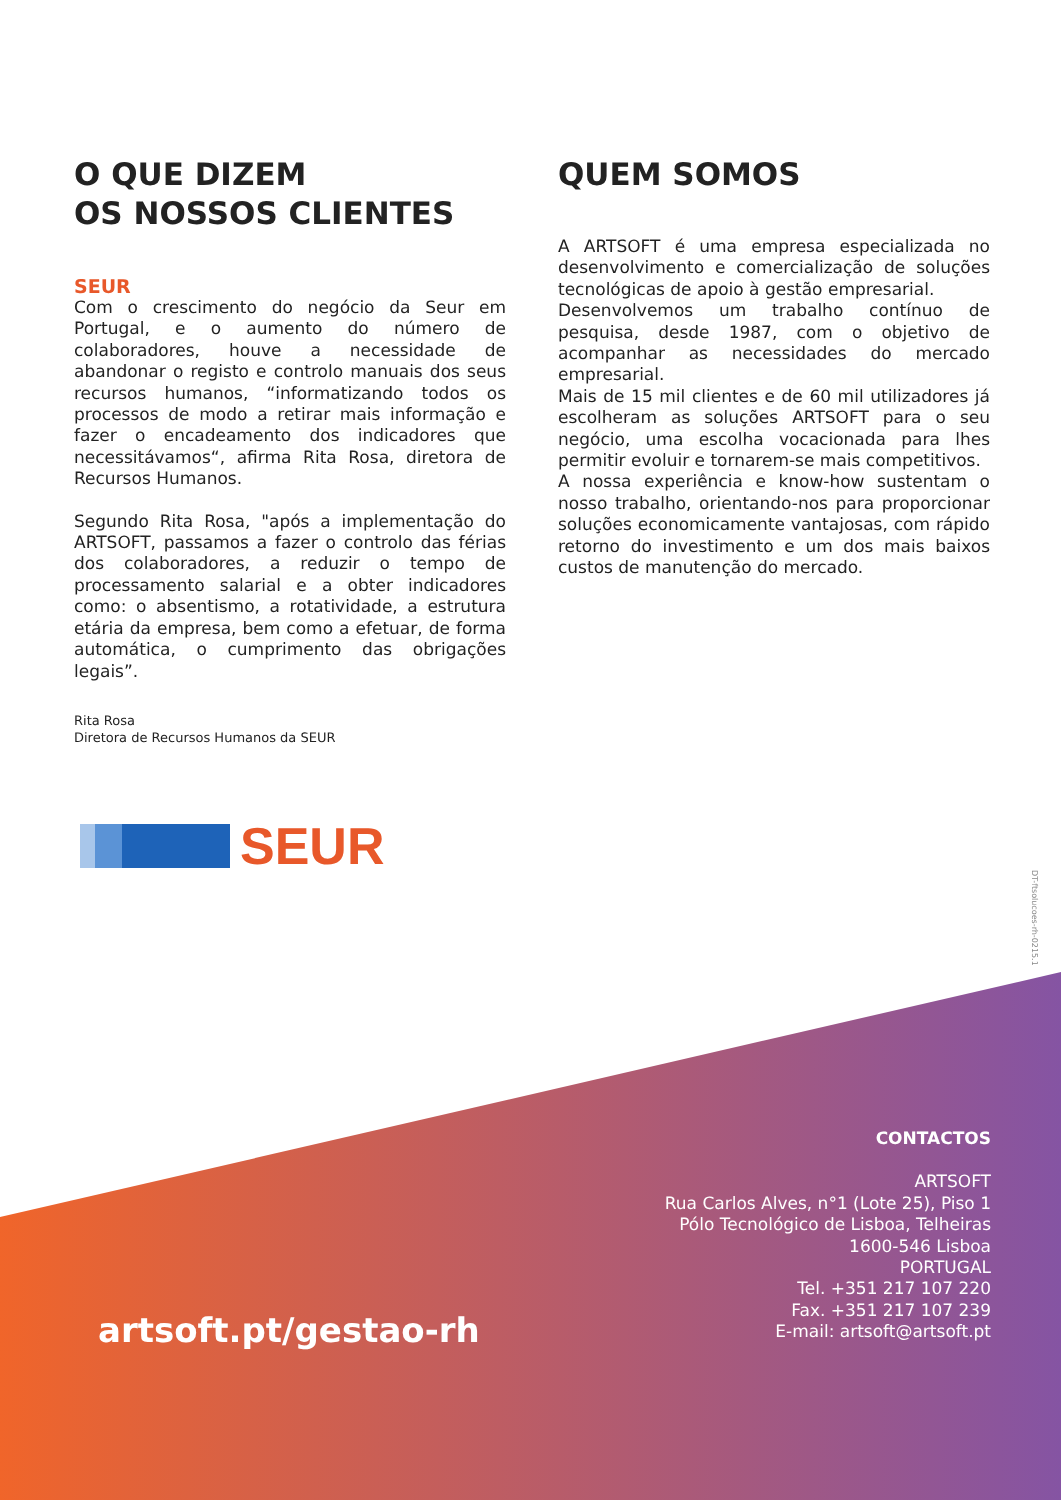O QUE DIZEM
OS NOSSOS CLIENTES
SEUR
Com o crescimento do negócio da Seur em Portugal, e o aumento do número de colaboradores, houve a necessidade de abandonar o registo e controlo manuais dos seus recursos humanos, “informatizando todos os processos de modo a retirar mais informação e fazer o encadeamento dos indicadores que necessitávamos“, afirma Rita Rosa, diretora de Recursos Humanos.
Segundo Rita Rosa, "após a implementação do ARTSOFT, passamos a fazer o controlo das férias dos colaboradores, a reduzir o tempo de processamento salarial e a obter indicadores como: o absentismo, a rotatividade, a estrutura etária da empresa, bem como a efetuar, de forma automática, o cumprimento das obrigações legais”.
Rita Rosa
Diretora de Recursos Humanos da SEUR
QUEM SOMOS
A ARTSOFT é uma empresa especializada no desenvolvimento e comercialização de soluções tecnológicas de apoio à gestão empresarial.
Desenvolvemos um trabalho contínuo de pesquisa, desde 1987, com o objetivo de acompanhar as necessidades do mercado empresarial.
Mais de 15 mil clientes e de 60 mil utilizadores já escolheram as soluções ARTSOFT para o seu negócio, uma escolha vocacionada para lhes permitir evoluir e tornarem-se mais competitivos.
A nossa experiência e know-how sustentam o nosso trabalho, orientando-nos para proporcionar soluções economicamente vantajosas, com rápido retorno do investimento e um dos mais baixos custos de manutenção do mercado.
SEUR
DT-ftsolucoes-rh-0215.1
artsoft.pt/gestao-rh
CONTACTOS
ARTSOFT
Rua Carlos Alves, n°1 (Lote 25), Piso 1
Pólo Tecnológico de Lisboa, Telheiras
1600-546 Lisboa
PORTUGAL
Tel. +351 217 107 220
Fax. +351 217 107 239
E-mail: artsoft@artsoft.pt